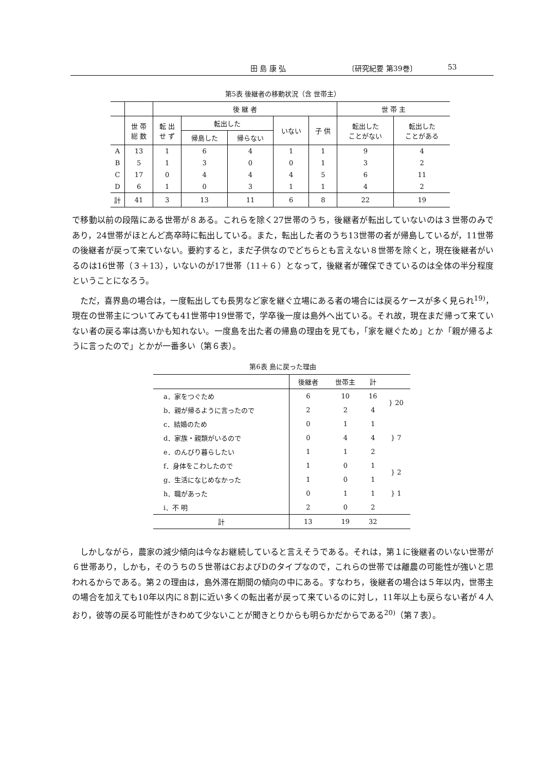田 島 康 弘 〔研究紀要 第39巻〕 53
第5表 後継者の移動状況（含 世帯主）
| | | 後 継 者 | | | | | 世 帯 主 | |
| --- | --- | --- | --- | --- | --- | --- | --- | --- |
| | 世 帯 総 数 | 転 出 せ ず | 転出した | | いない | 子 供 | 転出した ことがない | 転出した ことがある |
| | | | 帰島した | 帰らない | | | | |
| A | 13 | 1 | 6 | 4 | 1 | 1 | 9 | 4 |
| B | 5 | 1 | 3 | 0 | 0 | 1 | 3 | 2 |
| C | 17 | 0 | 4 | 4 | 4 | 5 | 6 | 11 |
| D | 6 | 1 | 0 | 3 | 1 | 1 | 4 | 2 |
| 計 | 41 | 3 | 13 | 11 | 6 | 8 | 22 | 19 |
で移動以前の段階にある世帯が８ある。これらを除く27世帯のうち，後継者が転出していないのは３世帯のみであり，24世帯がほとんど高卒時に転出している。また，転出した者のうち13世帯の者が帰島しているが，11世帯の後継者が戻って来ていない。要約すると，まだ子供なのでどちらとも言えない８世帯を除くと，現在後継者がいるのは16世帯（３＋13），いないのが17世帯（11＋６）となって，後継者が確保できているのは全体の半分程度ということになろう。
ただ，喜界島の場合は，一度転出しても長男など家を継ぐ立場にある者の場合には戻るケースが多く見られ<sup>19)</sup>，現在の世帯主についてみても41世帯中19世帯で，学卒後一度は島外へ出ている。それ故，現在まだ帰って来ていない者の戻る率は高いかも知れない。一度島を出た者の帰島の理由を見ても，「家を継ぐため」とか「親が帰るように言ったので」とかが一番多い（第６表）。
第6表 島に戻った理由
| | 後継者 | 世帯主 | 計 | |
| --- | --- | --- | --- | --- |
| a．家をつぐため | 6 | 10 | 16 | } 20 |
| b．親が帰るように言ったので | 2 | 2 | 4 | |
| c．結婚のため | 0 | 1 | 1 | } 7 |
| d．家族・親類がいるので | 0 | 4 | 4 | |
| e．のんびり暮らしたい | 1 | 1 | 2 | |
| f．身体をこわしたので | 1 | 0 | 1 | } 2 |
| g．生活になじめなかった | 1 | 0 | 1 | |
| h．職があった | 0 | 1 | 1 | } 1 |
| i．不 明 | 2 | 0 | 2 | |
| 計 | 13 | 19 | 32 | |
しかしながら，農家の減少傾向は今なお継続していると言えそうである。それは，第１に後継者のいない世帯が６世帯あり，しかも，そのうちの５世帯はCおよびDのタイプなので，これらの世帯では離農の可能性が強いと思われるからである。第２の理由は，島外滞在期間の傾向の中にある。すなわち，後継者の場合は５年以内，世帯主の場合を加えても10年以内に８割に近い多くの転出者が戻って来ているのに対し，11年以上も戻らない者が４人おり，彼等の戻る可能性がきわめて少ないことが聞きとりからも明らかだからである<sup>20)</sup>（第７表）。